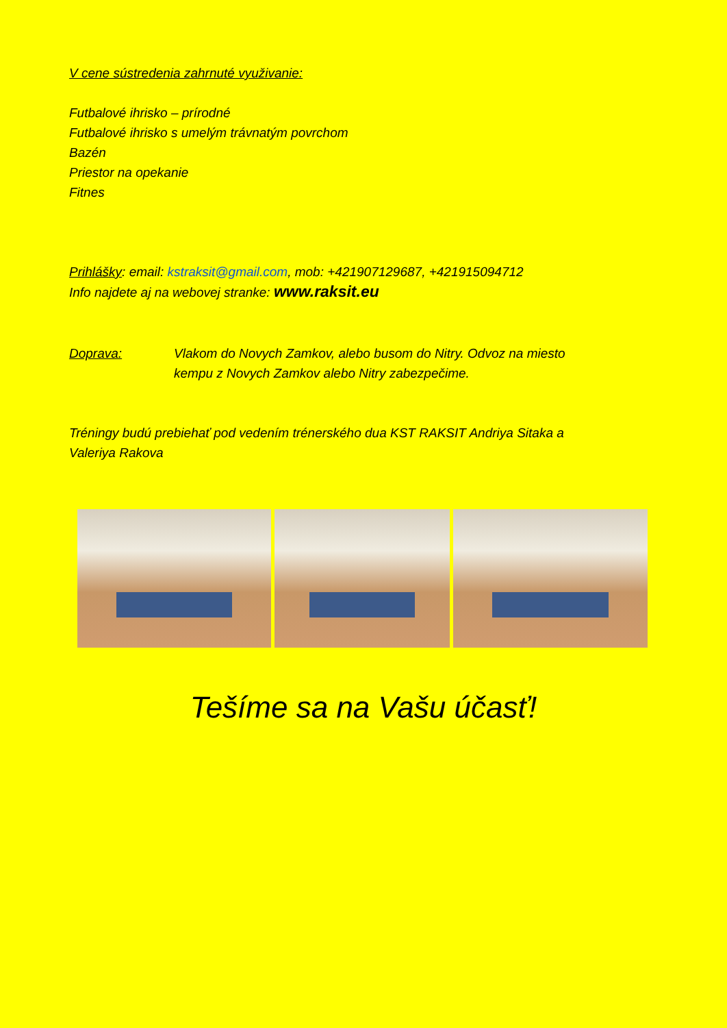V cene sústredenia zahrnuté využivanie:
Futbalové ihrisko – prírodné
Futbalové ihrisko s umelým trávnatým povrchom
Bazén
Priestor na opekanie
Fitnes
Prihlášky: email: kstraksit@gmail.com, mob: +421907129687, +421915094712
Info najdete aj na webovej stranke: www.raksit.eu
Doprava: Vlakom do Novych Zamkov, alebo busom do Nitry. Odvoz na miesto
kempu z Novych Zamkov alebo Nitry zabezpečime.
Tréningy budú prebiehať pod vedením trénerského dua KST RAKSIT Andriya Sitaka a
Valeriya Rakova
Tešíme sa na Vašu účasť!